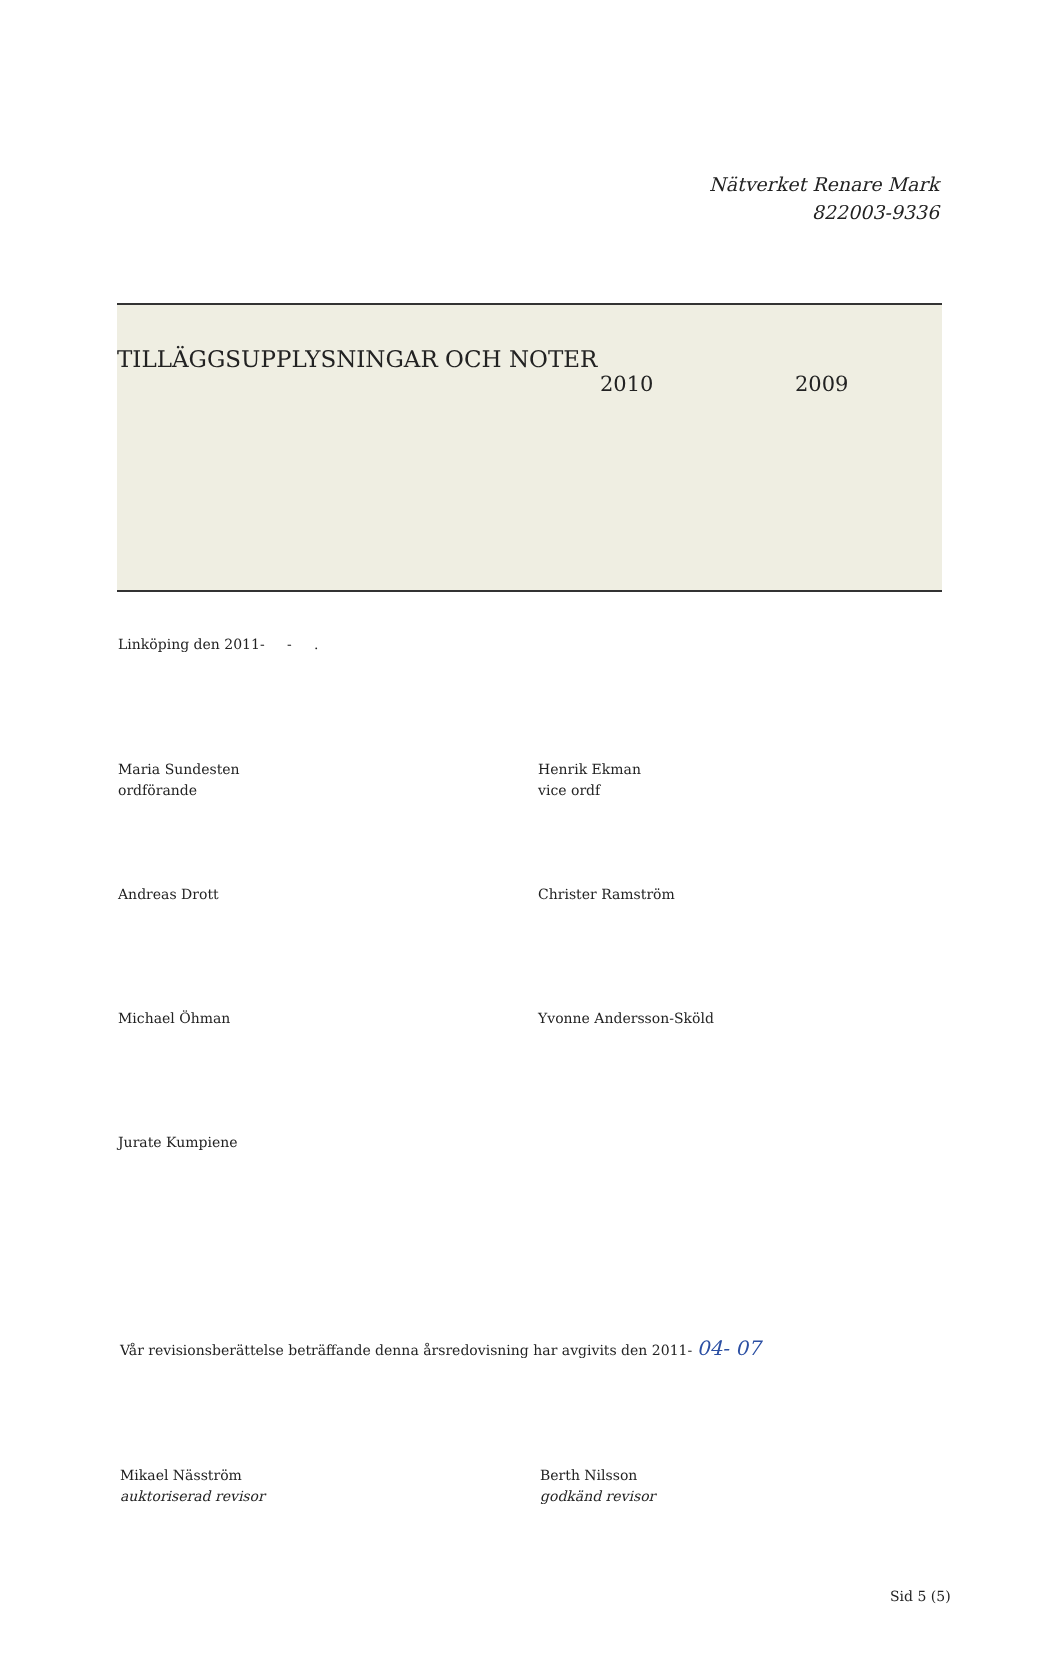Nätverket Renare Mark
822003-9336
TILLÄGGSUPPLYSNINGAR OCH NOTER
2010 2009
Linköping den 2011- - .
Maria Sundesten
ordförande
Henrik Ekman
vice ordf
Andreas Drott Christer Ramström
Michael Öhman Yvonne Andersson-Sköld
Jurate Kumpiene
Vår revisionsberättelse beträffande denna årsredovisning har avgivits den 2011- 04- 07
Mikael Näsström
auktoriserad revisor
Berth Nilsson
godkänd revisor
Sid 5 (5)